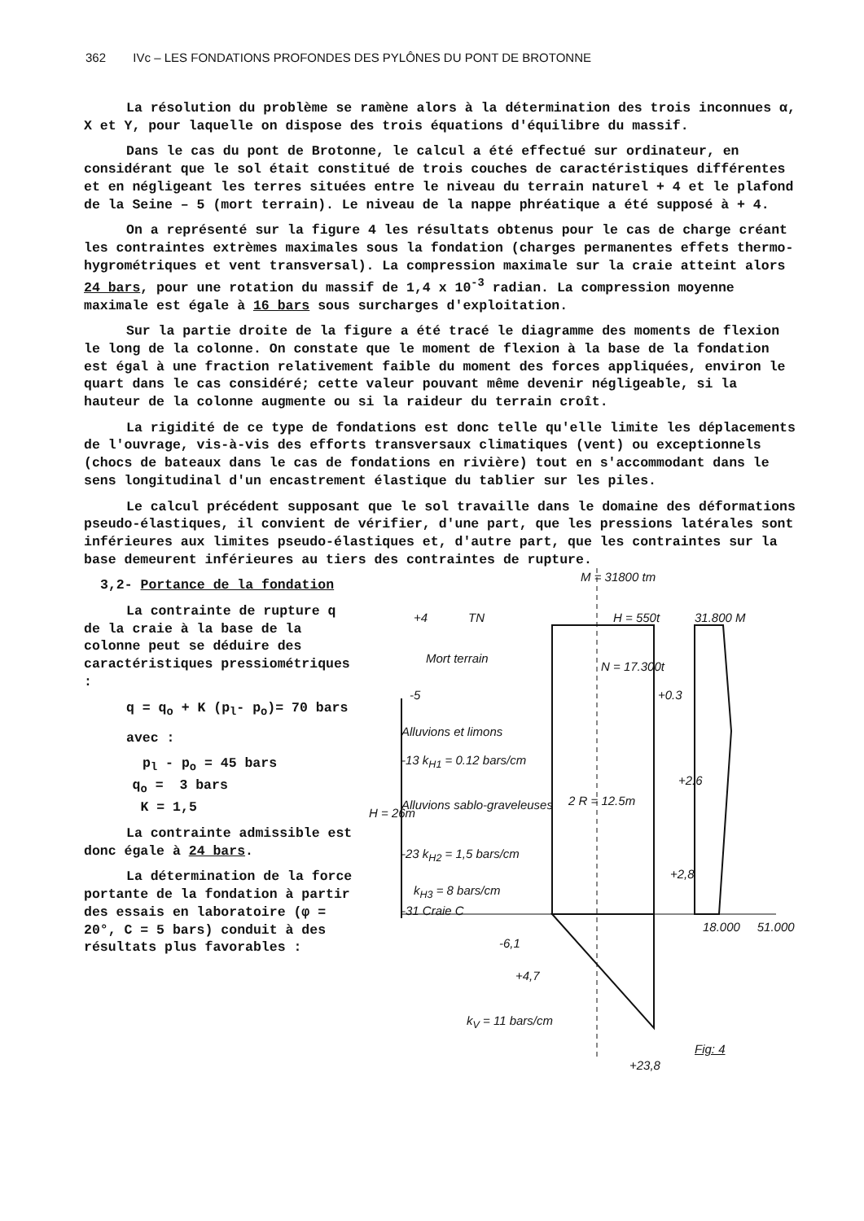362 IVc – LES FONDATIONS PROFONDES DES PYLÔNES DU PONT DE BROTONNE
La résolution du problème se ramène alors à la détermination des trois inconnues α, X et Y, pour laquelle on dispose des trois équations d'équilibre du massif.
Dans le cas du pont de Brotonne, le calcul a été effectué sur ordinateur, en considérant que le sol était constitué de trois couches de caractéristiques différentes et en négligeant les terres situées entre le niveau du terrain naturel + 4 et le plafond de la Seine – 5 (mort terrain). Le niveau de la nappe phréatique a été supposé à + 4.
On a représenté sur la figure 4 les résultats obtenus pour le cas de charge créant les contraintes extrèmes maximales sous la fondation (charges permanentes effets thermo-hygrométriques et vent transversal). La compression maximale sur la craie atteint alors 24 bars, pour une rotation du massif de 1,4 x 10<sup>-3</sup> radian. La compression moyenne maximale est égale à 16 bars sous surcharges d'exploitation.
Sur la partie droite de la figure a été tracé le diagramme des moments de flexion le long de la colonne. On constate que le moment de flexion à la base de la fondation est égal à une fraction relativement faible du moment des forces appliquées, environ le quart dans le cas considéré; cette valeur pouvant même devenir négligeable, si la hauteur de la colonne augmente ou si la raideur du terrain croît.
La rigidité de ce type de fondations est donc telle qu'elle limite les déplacements de l'ouvrage, vis-à-vis des efforts transversaux climatiques (vent) ou exceptionnels (chocs de bateaux dans le cas de fondations en rivière) tout en s'accommodant dans le sens longitudinal d'un encastrement élastique du tablier sur les piles.
Le calcul précédent supposant que le sol travaille dans le domaine des déformations pseudo-élastiques, il convient de vérifier, d'une part, que les pressions latérales sont inférieures aux limites pseudo-élastiques et, d'autre part, que les contraintes sur la base demeurent inférieures au tiers des contraintes de rupture.
3,2- Portance de la fondation
La contrainte de rupture q de la craie à la base de la colonne peut se déduire des caractéristiques pressiométriques :
q = q<sub>o</sub> + K (p<sub>l</sub>- p<sub>o</sub>)= 70 bars
avec :
p<sub>l</sub> - p<sub>o</sub> = 45 bars
q<sub>o</sub> = 3 bars
K = 1,5
La contrainte admissible est donc égale à 24 bars.
La détermination de la force portante de la fondation à partir des essais en laboratoire (φ = 20°, C = 5 bars) conduit à des résultats plus favorables :
M = 31800 tm
H = 550t
+4 TN 31.800 M
Mort terrain
N = 17.300t
-5 +0.3
Alluvions et limons
-13 k<sub>H1</sub> = 0.12 bars/cm
+2.6
H = 26m
Alluvions sablo-graveleuses 2 R = 12.5m
-23 k<sub>H2</sub> = 1,5 bars/cm
+2,8
k<sub>H3</sub> = 8 bars/cm
-31 Craie C
18.000 51.000
-6,1
+4,7
k<sub>V</sub> = 11 bars/cm
Fig: 4
+23,8